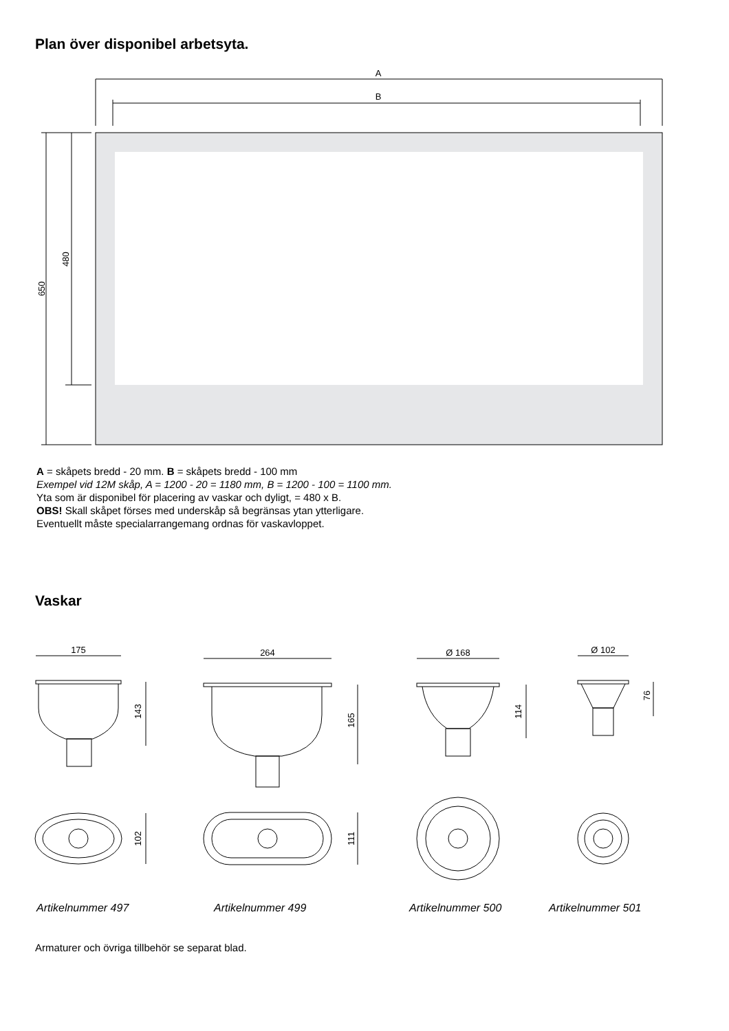Plan över disponibel arbetsyta.
A
B
650
480
A = skåpets bredd - 20 mm. B = skåpets bredd - 100 mm
Exempel vid 12M skåp, A = 1200 - 20 = 1180 mm, B = 1200 - 100 = 1100 mm.
Yta som är disponibel för placering av vaskar och dyligt, = 480 x B.
OBS! Skall skåpet förses med underskåp så begränsas ytan ytterligare.
Eventuellt måste specialarrangemang ordnas för vaskavloppet.
Vaskar
175
143
102
264
165
111
Ø 168
114
Ø 102
76
Artikelnummer 497
Artikelnummer 499
Artikelnummer 500
Artikelnummer 501
Armaturer och övriga tillbehör se separat blad.